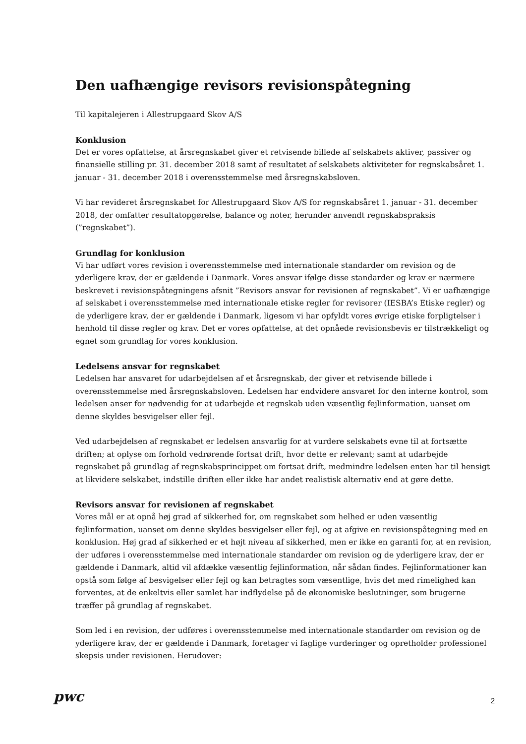Den uafhængige revisors revisionspåtegning
Til kapitalejeren i Allestrupgaard Skov A/S
Konklusion
Det er vores opfattelse, at årsregnskabet giver et retvisende billede af selskabets aktiver, passiver og finansielle stilling pr. 31. december 2018 samt af resultatet af selskabets aktiviteter for regnskabsåret 1. januar - 31. december 2018 i overensstemmelse med årsregnskabsloven.
Vi har revideret årsregnskabet for Allestrupgaard Skov A/S for regnskabsåret 1. januar - 31. december 2018, der omfatter resultatopgørelse, balance og noter, herunder anvendt regnskabspraksis (”regnskabet”).
Grundlag for konklusion
Vi har udført vores revision i overensstemmelse med internationale standarder om revision og de yderligere krav, der er gældende i Danmark. Vores ansvar ifølge disse standarder og krav er nærmere beskrevet i revisionspåtegningens afsnit ”Revisors ansvar for revisionen af regnskabet”. Vi er uafhængige af selskabet i overensstemmelse med internationale etiske regler for revisorer (IESBA’s Etiske regler) og de yderligere krav, der er gældende i Danmark, ligesom vi har opfyldt vores øvrige etiske forpligtelser i henhold til disse regler og krav. Det er vores opfattelse, at det opnåede revisionsbevis er tilstrækkeligt og egnet som grundlag for vores konklusion.
Ledelsens ansvar for regnskabet
Ledelsen har ansvaret for udarbejdelsen af et årsregnskab, der giver et retvisende billede i overensstemmelse med årsregnskabsloven. Ledelsen har endvidere ansvaret for den interne kontrol, som ledelsen anser for nødvendig for at udarbejde et regnskab uden væsentlig fejlinformation, uanset om denne skyldes besvigelser eller fejl.
Ved udarbejdelsen af regnskabet er ledelsen ansvarlig for at vurdere selskabets evne til at fortsætte driften; at oplyse om forhold vedrørende fortsat drift, hvor dette er relevant; samt at udarbejde regnskabet på grundlag af regnskabsprincippet om fortsat drift, medmindre ledelsen enten har til hensigt at likvidere selskabet, indstille driften eller ikke har andet realistisk alternativ end at gøre dette.
Revisors ansvar for revisionen af regnskabet
Vores mål er at opnå høj grad af sikkerhed for, om regnskabet som helhed er uden væsentlig fejlinformation, uanset om denne skyldes besvigelser eller fejl, og at afgive en revisionspåtegning med en konklusion. Høj grad af sikkerhed er et højt niveau af sikkerhed, men er ikke en garanti for, at en revision, der udføres i overensstemmelse med internationale standarder om revision og de yderligere krav, der er gældende i Danmark, altid vil afdække væsentlig fejlinformation, når sådan findes. Fejlinformationer kan opstå som følge af besvigelser eller fejl og kan betragtes som væsentlige, hvis det med rimelighed kan forventes, at de enkeltvis eller samlet har indflydelse på de økonomiske beslutninger, som brugerne træffer på grundlag af regnskabet.
Som led i en revision, der udføres i overensstemmelse med internationale standarder om revision og de yderligere krav, der er gældende i Danmark, foretager vi faglige vurderinger og opretholder professionel skepsis under revisionen. Herudover:
pwc 2